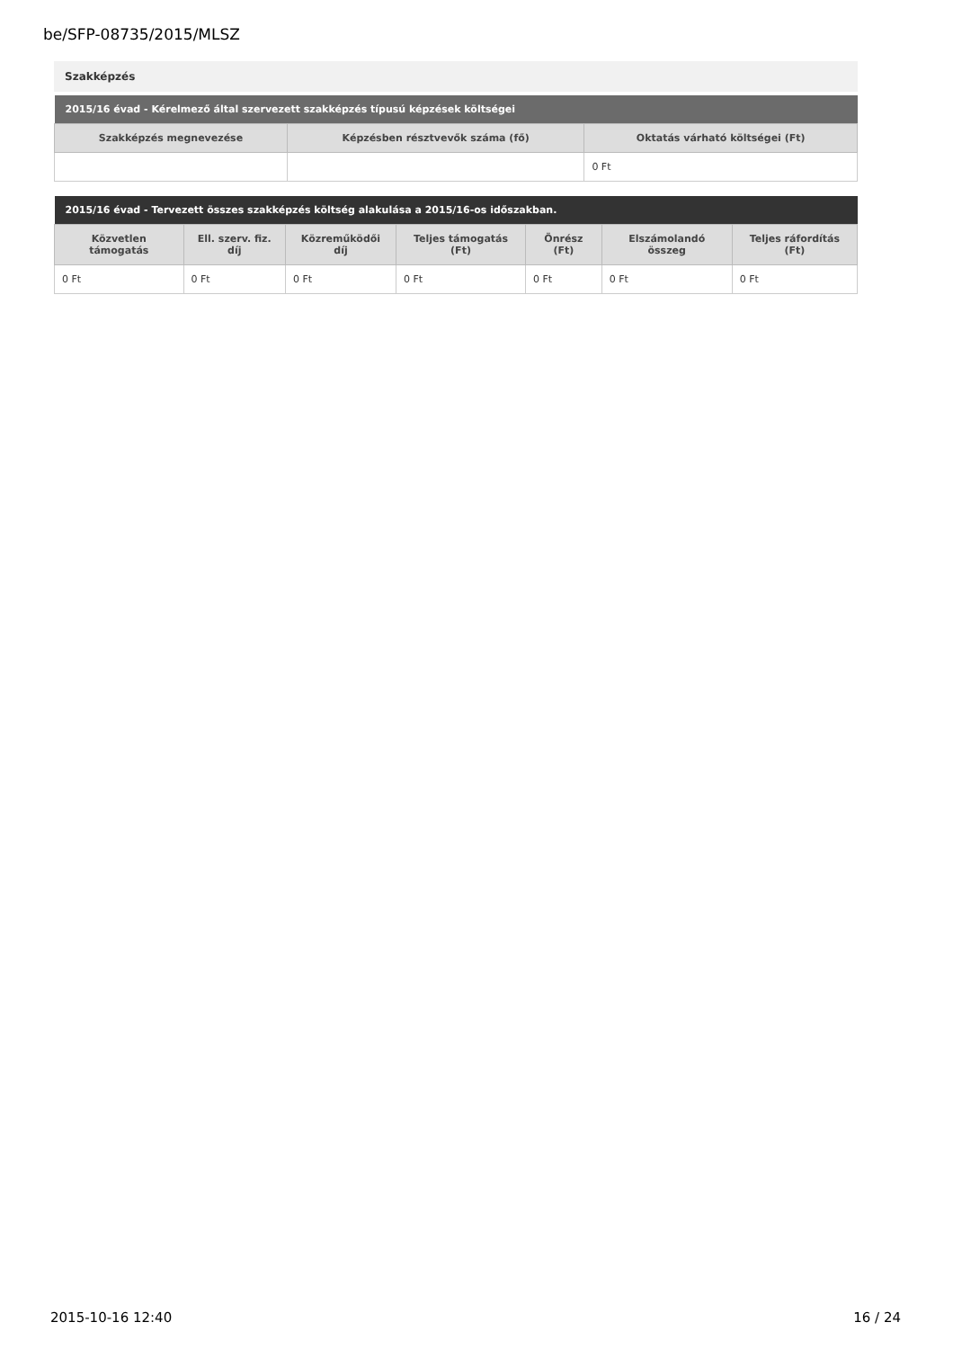be/SFP-08735/2015/MLSZ
Szakképzés
| 2015/16 évad - Kérelmező által szervezett szakképzés típusú képzések költségei | | |
| --- | --- | --- |
| Szakképzés megnevezése | Képzésben résztvevők száma (fő) | Oktatás várható költségei (Ft) |
| | | 0 Ft |
| 2015/16 évad - Tervezett összes szakképzés költség alakulása a 2015/16-os időszakban. | | | | | | |
| --- | --- | --- | --- | --- | --- | --- |
| Közvetlen támogatás | Ell. szerv. fiz. díj | Közreműködői díj | Teljes támogatás (Ft) | Önrész (Ft) | Elszámolandó összeg | Teljes ráfordítás (Ft) |
| 0 Ft | 0 Ft | 0 Ft | 0 Ft | 0 Ft | 0 Ft | 0 Ft |
2015-10-16 12:40 16 / 24